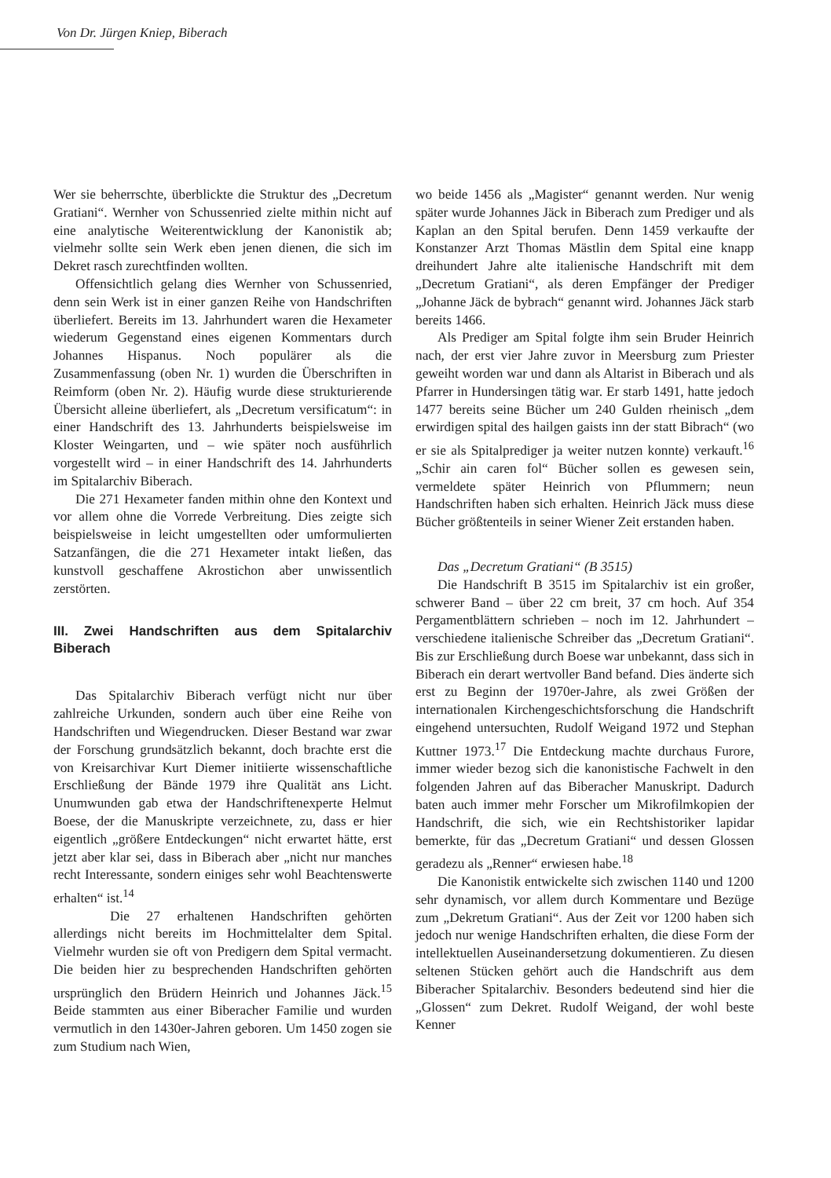Von Dr. Jürgen Kniep, Biberach
Wer sie beherrschte, überblickte die Struktur des „Decretum Gratiani“. Wernher von Schussenried zielte mithin nicht auf eine analytische Weiterentwicklung der Kanonistik ab; vielmehr sollte sein Werk eben jenen dienen, die sich im Dekret rasch zurechtfinden wollten.
Offensichtlich gelang dies Wernher von Schussenried, denn sein Werk ist in einer ganzen Reihe von Handschriften überliefert. Bereits im 13. Jahrhundert waren die Hexameter wiederum Gegenstand eines eigenen Kommentars durch Johannes Hispanus. Noch populärer als die Zusammenfassung (oben Nr. 1) wurden die Überschriften in Reimform (oben Nr. 2). Häufig wurde diese strukturierende Übersicht alleine überliefert, als „Decretum versificatum“: in einer Handschrift des 13. Jahrhunderts beispielsweise im Kloster Weingarten, und – wie später noch ausführlich vorgestellt wird – in einer Handschrift des 14. Jahrhunderts im Spitalarchiv Biberach.
Die 271 Hexameter fanden mithin ohne den Kontext und vor allem ohne die Vorrede Verbreitung. Dies zeigte sich beispielsweise in leicht umgestellten oder umformulierten Satzanfängen, die die 271 Hexameter intakt ließen, das kunstvoll geschaffene Akrostichon aber unwissentlich zerstörten.
III. Zwei Handschriften aus dem Spitalarchiv Biberach
Das Spitalarchiv Biberach verfügt nicht nur über zahlreiche Urkunden, sondern auch über eine Reihe von Handschriften und Wiegendrucken. Dieser Bestand war zwar der Forschung grundsätzlich bekannt, doch brachte erst die von Kreisarchivar Kurt Diemer initiierte wissenschaftliche Erschließung der Bände 1979 ihre Qualität ans Licht. Unumwunden gab etwa der Handschriftenexperte Helmut Boese, der die Manuskripte verzeichnete, zu, dass er hier eigentlich „größere Entdeckungen“ nicht erwartet hätte, erst jetzt aber klar sei, dass in Biberach aber „nicht nur manches recht Interessante, sondern einiges sehr wohl Beachtenswerte erhalten“ ist.<sup>14</sup>
Die 27 erhaltenen Handschriften gehörten allerdings nicht bereits im Hochmittelalter dem Spital. Vielmehr wurden sie oft von Predigern dem Spital vermacht. Die beiden hier zu besprechenden Handschriften gehörten ursprünglich den Brüdern Heinrich und Johannes Jäck.<sup>15</sup> Beide stammten aus einer Biberacher Familie und wurden vermutlich in den 1430er-Jahren geboren. Um 1450 zogen sie zum Studium nach Wien,
wo beide 1456 als „Magister“ genannt werden. Nur wenig später wurde Johannes Jäck in Biberach zum Prediger und als Kaplan an den Spital berufen. Denn 1459 verkaufte der Konstanzer Arzt Thomas Mästlin dem Spital eine knapp dreihundert Jahre alte italienische Handschrift mit dem „Decretum Gratiani“, als deren Empfänger der Prediger „Johanne Jäck de bybrach“ genannt wird. Johannes Jäck starb bereits 1466.
Als Prediger am Spital folgte ihm sein Bruder Heinrich nach, der erst vier Jahre zuvor in Meersburg zum Priester geweiht worden war und dann als Altarist in Biberach und als Pfarrer in Hundersingen tätig war. Er starb 1491, hatte jedoch 1477 bereits seine Bücher um 240 Gulden rheinisch „dem erwirdigen spital des hailgen gaists inn der statt Bibrach“ (wo er sie als Spitalprediger ja weiter nutzen konnte) verkauft.<sup>16</sup> „Schir ain caren fol“ Bücher sollen es gewesen sein, vermeldete später Heinrich von Pflummern; neun Handschriften haben sich erhalten. Heinrich Jäck muss diese Bücher größtenteils in seiner Wiener Zeit erstanden haben.
Das „Decretum Gratiani“ (B 3515)
Die Handschrift B 3515 im Spitalarchiv ist ein großer, schwerer Band – über 22 cm breit, 37 cm hoch. Auf 354 Pergamentblättern schrieben – noch im 12. Jahrhundert – verschiedene italienische Schreiber das „Decretum Gratiani“. Bis zur Erschließung durch Boese war unbekannt, dass sich in Biberach ein derart wertvoller Band befand. Dies änderte sich erst zu Beginn der 1970er-Jahre, als zwei Größen der internationalen Kirchengeschichtsforschung die Handschrift eingehend untersuchten, Rudolf Weigand 1972 und Stephan Kuttner 1973.<sup>17</sup> Die Entdeckung machte durchaus Furore, immer wieder bezog sich die kanonistische Fachwelt in den folgenden Jahren auf das Biberacher Manuskript. Dadurch baten auch immer mehr Forscher um Mikrofilmkopien der Handschrift, die sich, wie ein Rechtshistoriker lapidar bemerkte, für das „Decretum Gratiani“ und dessen Glossen geradezu als „Renner“ erwiesen habe.<sup>18</sup>
Die Kanonistik entwickelte sich zwischen 1140 und 1200 sehr dynamisch, vor allem durch Kommentare und Bezüge zum „Dekretum Gratiani“. Aus der Zeit vor 1200 haben sich jedoch nur wenige Handschriften erhalten, die diese Form der intellektuellen Auseinandersetzung dokumentieren. Zu diesen seltenen Stücken gehört auch die Handschrift aus dem Biberacher Spitalarchiv. Besonders bedeutend sind hier die „Glossen“ zum Dekret. Rudolf Weigand, der wohl beste Kenner